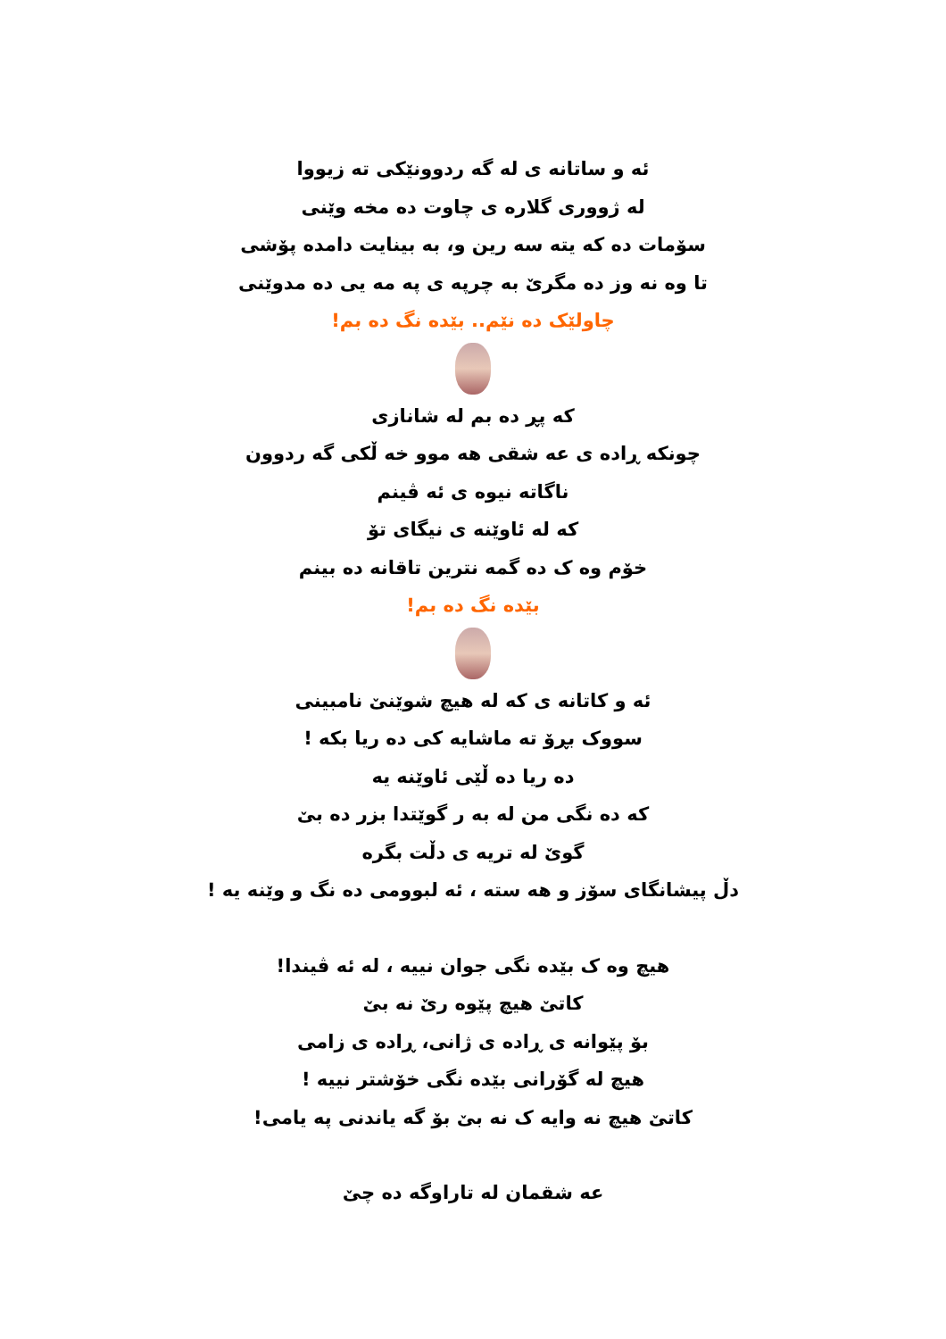ئه و ساتانه ی له گه ردوونێکی ته زیووا
له ژووری گلاره ی چاوت ده مخه وێنی
سۆمات ده که یته سه رین و، به بینایت دامده پۆشی
تا وه نه وز ده مگرێ به چرپه ی په مه یی ده مدوێنی
چاولێک ده نێم.. بێده نگ ده بم!
که پڕ ده بم له شانازی
چونکه ڕاده ی عه شقی هه موو خه ڵکی گه ردوون
ناگاته نیوه ی ئه ڤینم
که له ئاوێنه ی نیگای تۆ
خۆم وه ک ده گمه نترین تاقانه ده بینم
بێده نگ ده بم!
ئه و کاتانه ی که له هیچ شوێنێ نامبینی
سووک بڕۆ ته ماشایه کی ده ریا بکه !
ده ریا ده ڵێی ئاوێنه یه
که ده نگی من له به ر گوێتدا بزر ده بێ
گوێ له تریه ی دڵت بگره
دڵ پیشانگای سۆز و هه سته ، ئه لبوومی ده نگ و وێنه یه !
هیچ وه ک بێده نگی جوان نییه ، له ئه ڤیندا!
کاتێ هیچ پێوه رێ نه بێ
بۆ پێوانه ی ڕاده ی ژانی، ڕاده ی زامی
هیچ له گۆرانی بێده نگی خۆشتر نییه !
کاتێ هیچ نه وایه ک نه بێ بۆ گه یاندنی په یامی!
عه شقمان له تاراوگه ده چێ